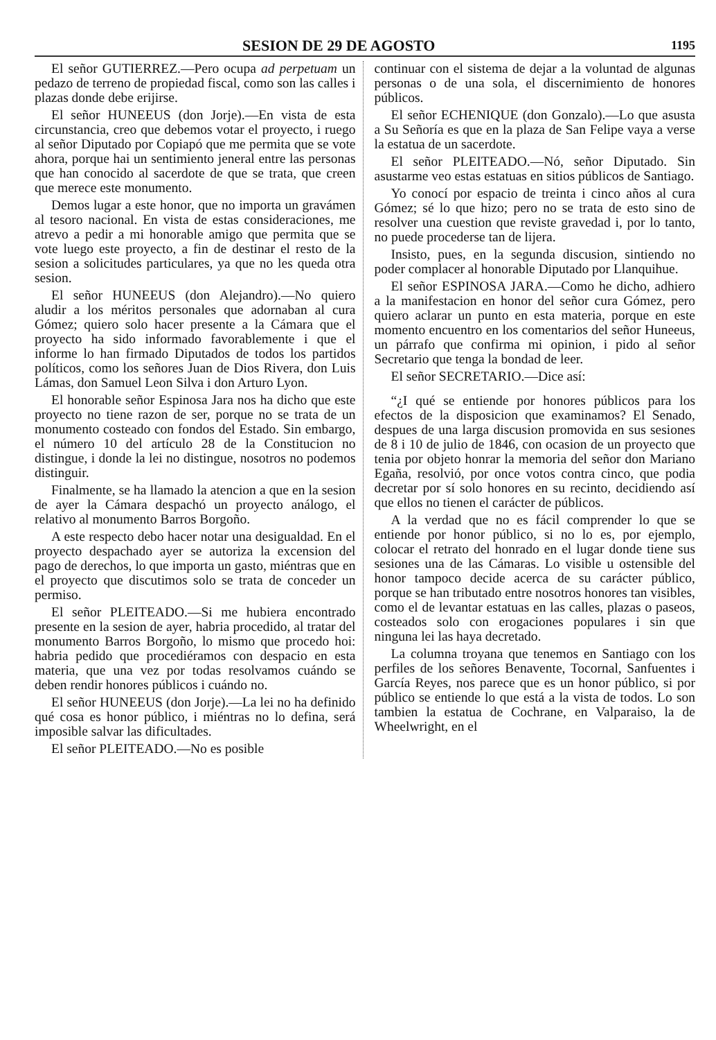SESION DE 29 DE AGOSTO
1195
El señor GUTIERREZ.—Pero ocupa ad perpetuam un pedazo de terreno de propiedad fiscal, como son las calles i plazas donde debe erijirse.
El señor HUNEEUS (don Jorje).—En vista de esta circunstancia, creo que debemos votar el proyecto, i ruego al señor Diputado por Copiapó que me permita que se vote ahora, porque hai un sentimiento jeneral entre las personas que han conocido al sacerdote de que se trata, que creen que merece este monumento.
Demos lugar a este honor, que no importa un gravámen al tesoro nacional. En vista de estas consideraciones, me atrevo a pedir a mi honorable amigo que permita que se vote luego este proyecto, a fin de destinar el resto de la sesion a solicitudes particulares, ya que no les queda otra sesion.
El señor HUNEEUS (don Alejandro).—No quiero aludir a los méritos personales que adornaban al cura Gómez; quiero solo hacer presente a la Cámara que el proyecto ha sido informado favorablemente i que el informe lo han firmado Diputados de todos los partidos políticos, como los señores Juan de Dios Rivera, don Luis Lámas, don Samuel Leon Silva i don Arturo Lyon.
El honorable señor Espinosa Jara nos ha dicho que este proyecto no tiene razon de ser, porque no se trata de un monumento costeado con fondos del Estado. Sin embargo, el número 10 del artículo 28 de la Constitucion no distingue, i donde la lei no distingue, nosotros no podemos distinguir.
Finalmente, se ha llamado la atencion a que en la sesion de ayer la Cámara despachó un proyecto análogo, el relativo al monumento Barros Borgoño.
A este respecto debo hacer notar una desigualdad. En el proyecto despachado ayer se autoriza la excension del pago de derechos, lo que importa un gasto, miéntras que en el proyecto que discutimos solo se trata de conceder un permiso.
El señor PLEITEADO.—Si me hubiera encontrado presente en la sesion de ayer, habria procedido, al tratar del monumento Barros Borgoño, lo mismo que procedo hoi: habria pedido que procediéramos con despacio en esta materia, que una vez por todas resolvamos cuándo se deben rendir honores públicos i cuándo no.
El señor HUNEEUS (don Jorje).—La lei no ha definido qué cosa es honor público, i miéntras no lo defina, será imposible salvar las dificultades.
El señor PLEITEADO.—No es posible
continuar con el sistema de dejar a la voluntad de algunas personas o de una sola, el discernimiento de honores públicos.
El señor ECHENIQUE (don Gonzalo).—Lo que asusta a Su Señoría es que en la plaza de San Felipe vaya a verse la estatua de un sacerdote.
El señor PLEITEADO.—Nó, señor Diputado. Sin asustarme veo estas estatuas en sitios públicos de Santiago.
Yo conocí por espacio de treinta i cinco años al cura Gómez; sé lo que hizo; pero no se trata de esto sino de resolver una cuestion que reviste gravedad i, por lo tanto, no puede procederse tan de lijera.
Insisto, pues, en la segunda discusion, sintiendo no poder complacer al honorable Diputado por Llanquihue.
El señor ESPINOSA JARA.—Como he dicho, adhiero a la manifestacion en honor del señor cura Gómez, pero quiero aclarar un punto en esta materia, porque en este momento encuentro en los comentarios del señor Huneeus, un párrafo que confirma mi opinion, i pido al señor Secretario que tenga la bondad de leer.
El señor SECRETARIO.—Dice así:
“¿I qué se entiende por honores públicos para los efectos de la disposicion que examinamos? El Senado, despues de una larga discusion promovida en sus sesiones de 8 i 10 de julio de 1846, con ocasion de un proyecto que tenia por objeto honrar la memoria del señor don Mariano Egaña, resolvió, por once votos contra cinco, que podia decretar por sí solo honores en su recinto, decidiendo así que ellos no tienen el carácter de públicos.
A la verdad que no es fácil comprender lo que se entiende por honor público, si no lo es, por ejemplo, colocar el retrato del honrado en el lugar donde tiene sus sesiones una de las Cámaras. Lo visible u ostensible del honor tampoco decide acerca de su carácter público, porque se han tributado entre nosotros honores tan visibles, como el de levantar estatuas en las calles, plazas o paseos, costeados solo con erogaciones populares i sin que ninguna lei las haya decretado.
La columna troyana que tenemos en Santiago con los perfiles de los señores Benavente, Tocornal, Sanfuentes i García Reyes, nos parece que es un honor público, si por público se entiende lo que está a la vista de todos. Lo son tambien la estatua de Cochrane, en Valparaiso, la de Wheelwright, en el